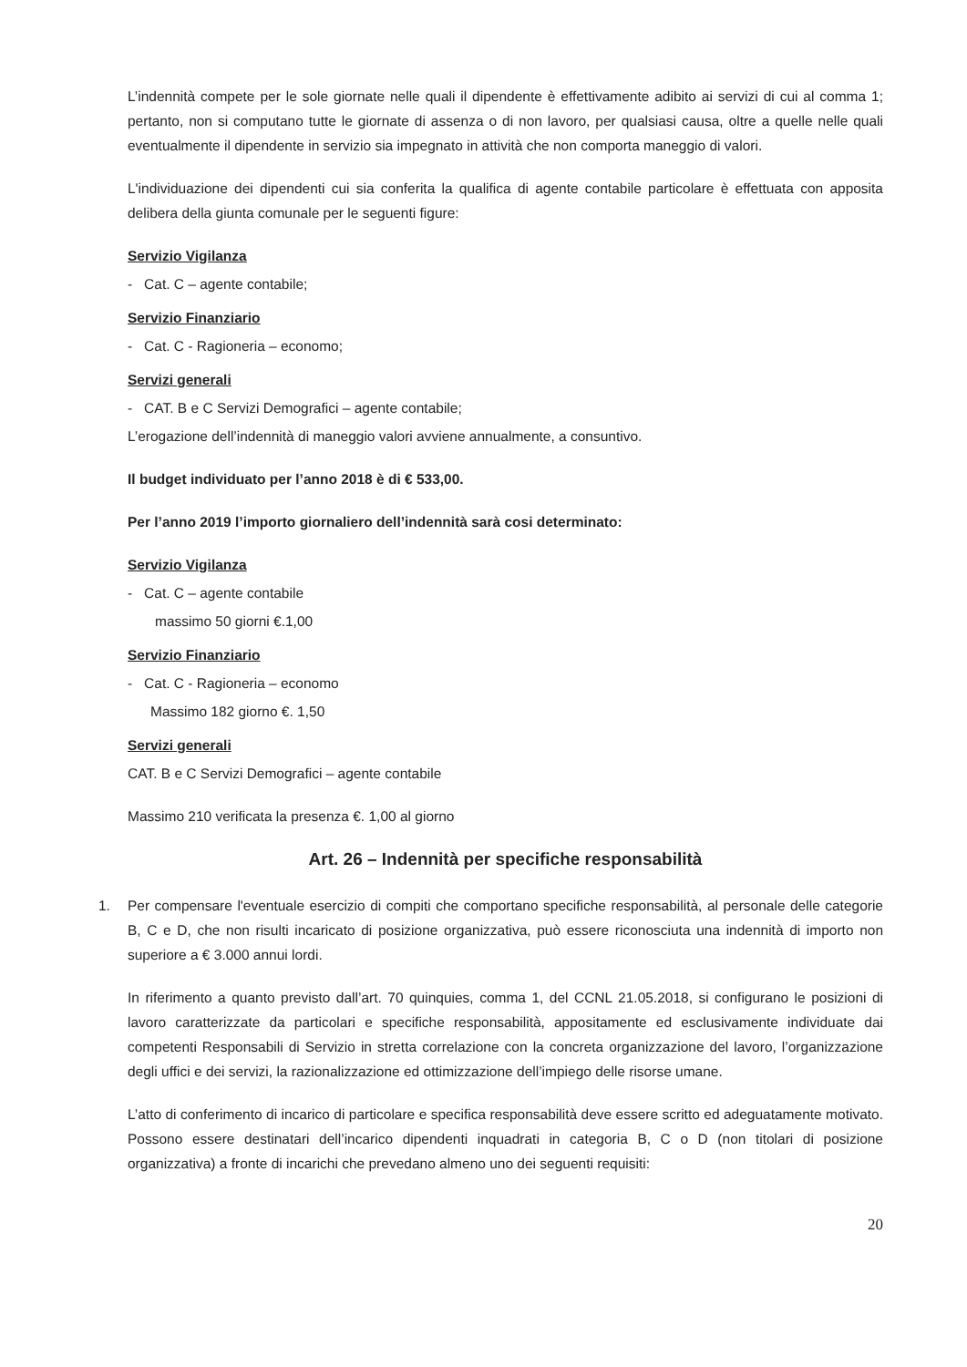L’indennità compete per le sole giornate nelle quali il dipendente è effettivamente adibito ai servizi di cui al comma 1; pertanto, non si computano tutte le giornate di assenza o di non lavoro, per qualsiasi causa, oltre a quelle nelle quali eventualmente il dipendente in servizio sia impegnato in attività che non comporta maneggio di valori.
L'individuazione dei dipendenti cui sia conferita la qualifica di agente contabile particolare è effettuata con apposita delibera della giunta comunale per le seguenti figure:
Servizio Vigilanza
- Cat. C – agente contabile;
Servizio Finanziario
- Cat. C - Ragioneria – economo;
Servizi generali
- CAT. B e C Servizi Demografici – agente contabile;
L’erogazione dell’indennità di maneggio valori avviene annualmente, a consuntivo.
Il budget individuato per l’anno 2018 è di € 533,00.
Per l’anno 2019 l’importo giornaliero dell’indennità sarà cosi determinato:
Servizio Vigilanza
- Cat. C – agente contabile
massimo 50 giorni €.1,00
Servizio Finanziario
- Cat. C - Ragioneria – economo
Massimo 182 giorno €. 1,50
Servizi generali
CAT. B e C Servizi Demografici – agente contabile
Massimo 210 verificata la presenza €. 1,00 al giorno
Art. 26 – Indennità per specifiche responsabilità
1. Per compensare l'eventuale esercizio di compiti che comportano specifiche responsabilità, al personale delle categorie B, C e D, che non risulti incaricato di posizione organizzativa, può essere riconosciuta una indennità di importo non superiore a € 3.000 annui lordi.
In riferimento a quanto previsto dall’art. 70 quinquies, comma 1, del CCNL 21.05.2018, si configurano le posizioni di lavoro caratterizzate da particolari e specifiche responsabilità, appositamente ed esclusivamente individuate dai competenti Responsabili di Servizio in stretta correlazione con la concreta organizzazione del lavoro, l’organizzazione degli uffici e dei servizi, la razionalizzazione ed ottimizzazione dell’impiego delle risorse umane.
L’atto di conferimento di incarico di particolare e specifica responsabilità deve essere scritto ed adeguatamente motivato. Possono essere destinatari dell’incarico dipendenti inquadrati in categoria B, C o D (non titolari di posizione organizzativa) a fronte di incarichi che prevedano almeno uno dei seguenti requisiti:
20